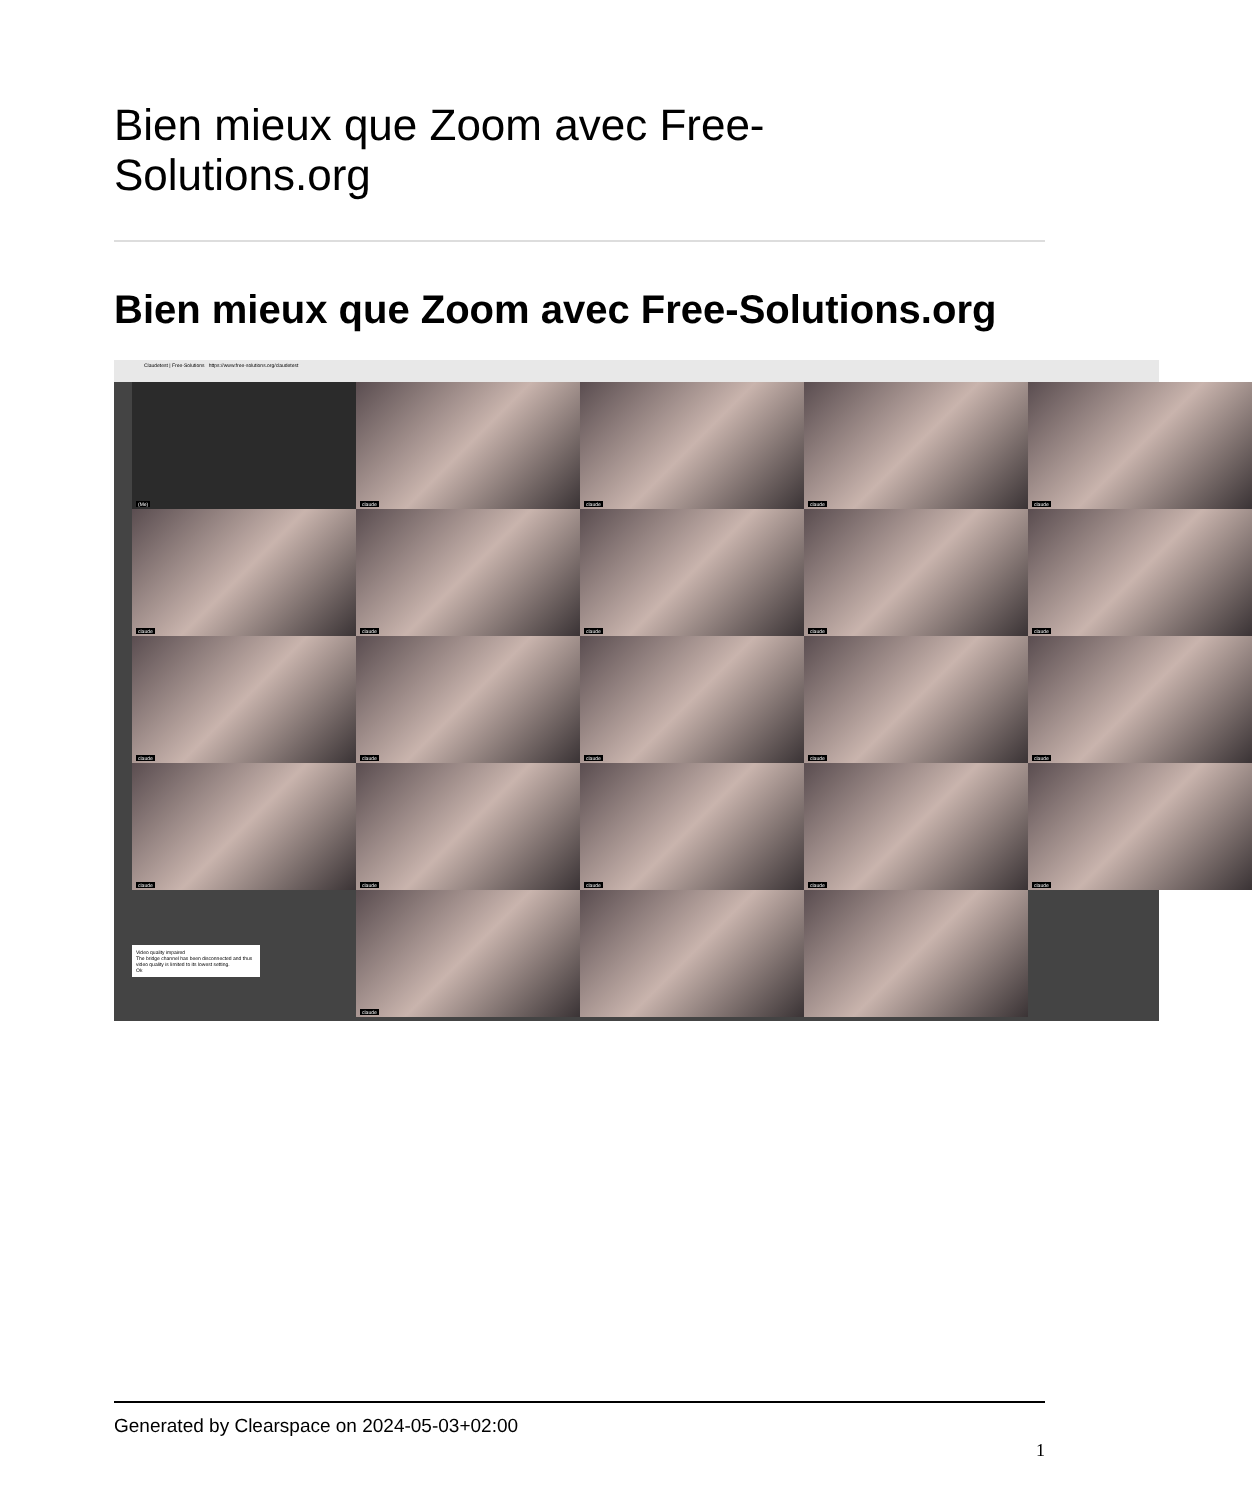Bien mieux que Zoom avec Free-
Solutions.org
Bien mieux que Zoom avec Free-Solutions.org
Claudetest | Free-Solutions https://www.free-solutions.org/claudetest
(Me)
claude
claude
claude
claude
claude
claude
claude
claude
claude
claude
claude
claude
claude
claude
claude
claude
claude
claude
claude
Video quality impaired
The bridge channel has been disconnected and thus video quality is limited to its lowest setting.
Ok
claude
Generated by Clearspace on 2024-05-03+02:00
1